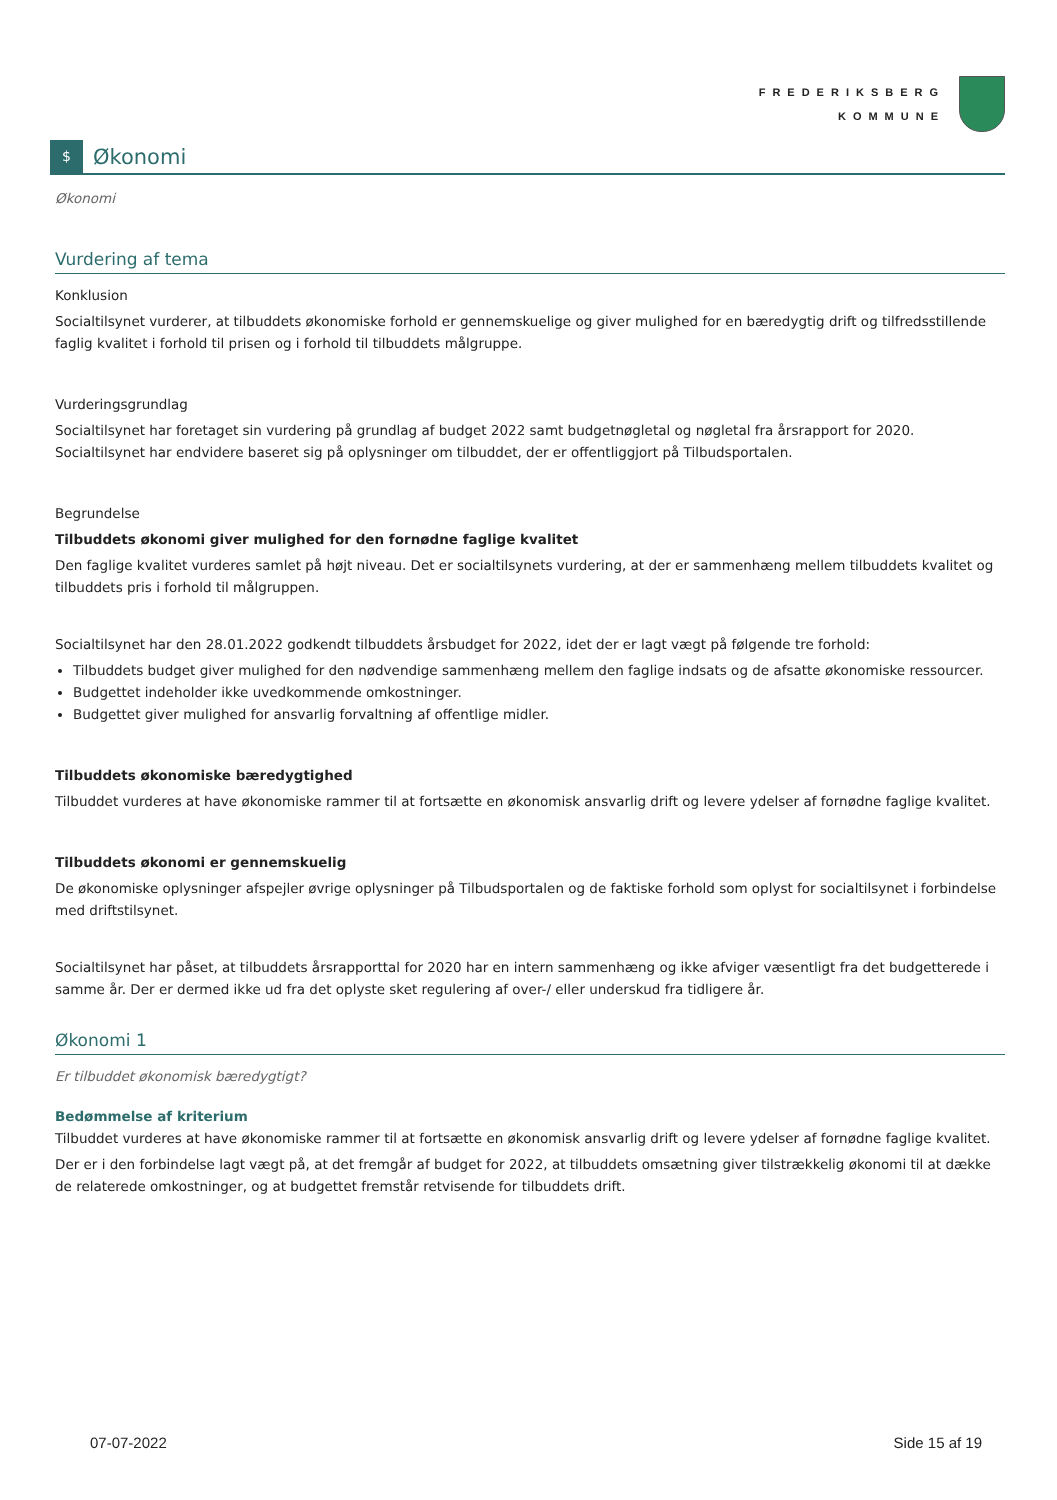FREDERIKSBERG
KOMMUNE
$
Økonomi
Økonomi
Vurdering af tema
Konklusion
Socialtilsynet vurderer, at tilbuddets økonomiske forhold er gennemskuelige og giver mulighed for en bæredygtig drift og tilfredsstillende faglig kvalitet i forhold til prisen og i forhold til tilbuddets målgruppe.
Vurderingsgrundlag
Socialtilsynet har foretaget sin vurdering på grundlag af budget 2022 samt budgetnøgletal og nøgletal fra årsrapport for 2020. Socialtilsynet har endvidere baseret sig på oplysninger om tilbuddet, der er offentliggjort på Tilbudsportalen.
Begrundelse
Tilbuddets økonomi giver mulighed for den fornødne faglige kvalitet
Den faglige kvalitet vurderes samlet på højt niveau. Det er socialtilsynets vurdering, at der er sammenhæng mellem tilbuddets kvalitet og tilbuddets pris i forhold til målgruppen.
Socialtilsynet har den 28.01.2022 godkendt tilbuddets årsbudget for 2022, idet der er lagt vægt på følgende tre forhold:
Tilbuddets budget giver mulighed for den nødvendige sammenhæng mellem den faglige indsats og de afsatte økonomiske ressourcer.
Budgettet indeholder ikke uvedkommende omkostninger.
Budgettet giver mulighed for ansvarlig forvaltning af offentlige midler.
Tilbuddets økonomiske bæredygtighed
Tilbuddet vurderes at have økonomiske rammer til at fortsætte en økonomisk ansvarlig drift og levere ydelser af fornødne faglige kvalitet.
Tilbuddets økonomi er gennemskuelig
De økonomiske oplysninger afspejler øvrige oplysninger på Tilbudsportalen og de faktiske forhold som oplyst for socialtilsynet i forbindelse med driftstilsynet.
Socialtilsynet har påset, at tilbuddets årsrapporttal for 2020 har en intern sammenhæng og ikke afviger væsentligt fra det budgetterede i samme år. Der er dermed ikke ud fra det oplyste sket regulering af over-/ eller underskud fra tidligere år.
Økonomi 1
Er tilbuddet økonomisk bæredygtigt?
Bedømmelse af kriterium
Tilbuddet vurderes at have økonomiske rammer til at fortsætte en økonomisk ansvarlig drift og levere ydelser af fornødne faglige kvalitet.
Der er i den forbindelse lagt vægt på, at det fremgår af budget for 2022, at tilbuddets omsætning giver tilstrækkelig økonomi til at dække de relaterede omkostninger, og at budgettet fremstår retvisende for tilbuddets drift.
07-07-2022 Side 15 af 19